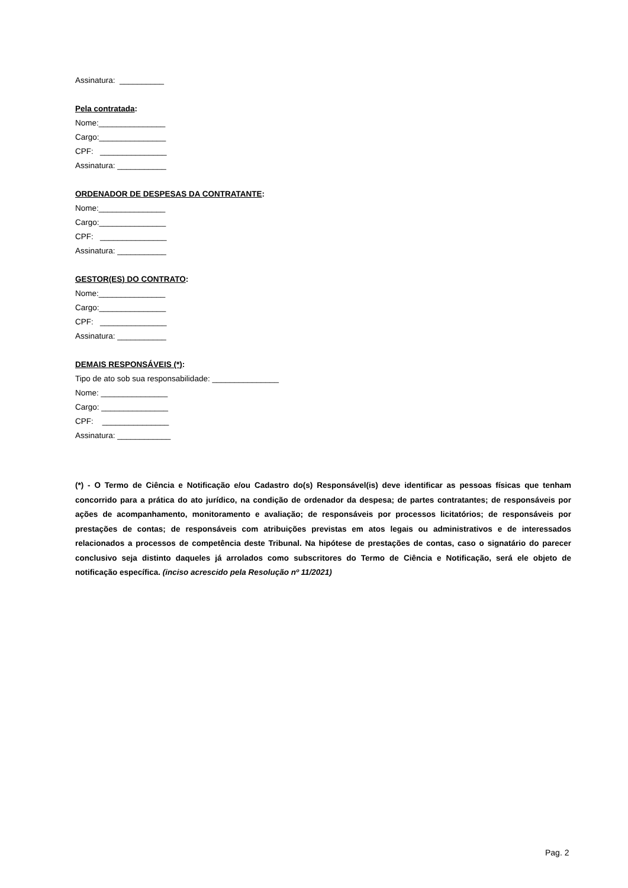Assinatura: __________
Pela contratada:
Nome:_______________
Cargo:_______________
CPF: _______________
Assinatura: ___________
ORDENADOR DE DESPESAS DA CONTRATANTE:
Nome:_______________
Cargo:_______________
CPF: _______________
Assinatura: ___________
GESTOR(ES) DO CONTRATO:
Nome:_______________
Cargo:_______________
CPF: _______________
Assinatura: ___________
DEMAIS RESPONSÁVEIS (*):
Tipo de ato sob sua responsabilidade: _______________
Nome: _______________
Cargo: _______________
CPF: _______________
Assinatura: ____________
(*) - O Termo de Ciência e Notificação e/ou Cadastro do(s) Responsável(is) deve identificar as pessoas físicas que tenham concorrido para a prática do ato jurídico, na condição de ordenador da despesa; de partes contratantes; de responsáveis por ações de acompanhamento, monitoramento e avaliação; de responsáveis por processos licitatórios; de responsáveis por prestações de contas; de responsáveis com atribuições previstas em atos legais ou administrativos e de interessados relacionados a processos de competência deste Tribunal. Na hipótese de prestações de contas, caso o signatário do parecer conclusivo seja distinto daqueles já arrolados como subscritores do Termo de Ciência e Notificação, será ele objeto de notificação específica. (inciso acrescido pela Resolução nº 11/2021)
Pag. 2